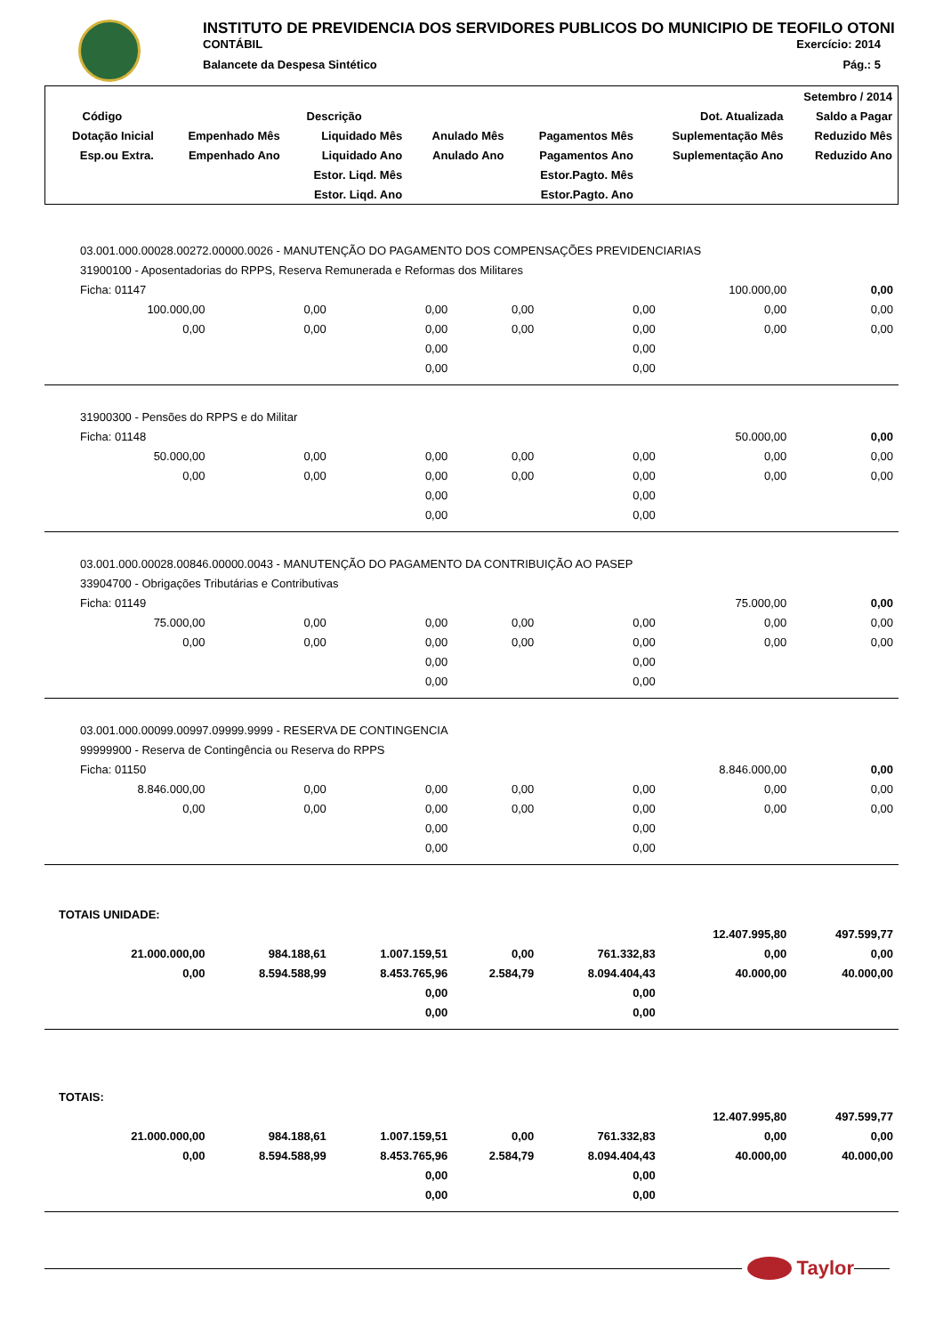INSTITUTO DE PREVIDENCIA DOS SERVIDORES PUBLICOS DO MUNICIPIO DE TEOFILO OTONI
CONTÁBIL Exercício: 2014
Balancete da Despesa Sintético Pág.: 5
| Setembro / 2014 | | | | | | |
| --- | --- | --- | --- | --- | --- | --- |
| Código | Descrição | | | | Dot. Atualizada | Saldo a Pagar |
| Dotação Inicial | Empenhado Mês | Liquidado Mês | Anulado Mês | Pagamentos Mês | Suplementação Mês | Reduzido Mês |
| Esp.ou Extra. | Empenhado Ano | Liquidado Ano | Anulado Ano | Pagamentos Ano | Suplementação Ano | Reduzido Ano |
| | | Estor. Liqd. Mês | | Estor.Pagto. Mês | | |
| | | Estor. Liqd. Ano | | Estor.Pagto. Ano | | |
| 03.001.000.00028.00272.00000.0026 - MANUTENÇÃO DO PAGAMENTO DOS COMPENSAÇÕES PREVIDENCIARIAS | | | | | | |
| 31900100 - Aposentadorias do RPPS, Reserva Remunerada e Reformas dos Militares | | | | | | |
| Ficha: 01147 | | | | | 100.000,00 | 0,00 |
| 100.000,00 | 0,00 | 0,00 | 0,00 | 0,00 | 0,00 | 0,00 |
| 0,00 | 0,00 | 0,00 | 0,00 | 0,00 | 0,00 | 0,00 |
| | | 0,00 | | 0,00 | | |
| | | 0,00 | | 0,00 | | |
| 31900300 - Pensões do RPPS e do Militar | | | | | | |
| Ficha: 01148 | | | | | 50.000,00 | 0,00 |
| 50.000,00 | 0,00 | 0,00 | 0,00 | 0,00 | 0,00 | 0,00 |
| 0,00 | 0,00 | 0,00 | 0,00 | 0,00 | 0,00 | 0,00 |
| | | 0,00 | | 0,00 | | |
| | | 0,00 | | 0,00 | | |
| 03.001.000.00028.00846.00000.0043 - MANUTENÇÃO DO PAGAMENTO DA CONTRIBUIÇÃO AO PASEP | | | | | | |
| 33904700 - Obrigações Tributárias e Contributivas | | | | | | |
| Ficha: 01149 | | | | | 75.000,00 | 0,00 |
| 75.000,00 | 0,00 | 0,00 | 0,00 | 0,00 | 0,00 | 0,00 |
| 0,00 | 0,00 | 0,00 | 0,00 | 0,00 | 0,00 | 0,00 |
| | | 0,00 | | 0,00 | | |
| | | 0,00 | | 0,00 | | |
| 03.001.000.00099.00997.09999.9999 - RESERVA DE CONTINGENCIA | | | | | | |
| 99999900 - Reserva de Contingência ou Reserva do RPPS | | | | | | |
| Ficha: 01150 | | | | | 8.846.000,00 | 0,00 |
| 8.846.000,00 | 0,00 | 0,00 | 0,00 | 0,00 | 0,00 | 0,00 |
| 0,00 | 0,00 | 0,00 | 0,00 | 0,00 | 0,00 | 0,00 |
| | | 0,00 | | 0,00 | | |
| | | 0,00 | | 0,00 | | |
| TOTAIS UNIDADE: | | | | | | |
| | | | | | 12.407.995,80 | 497.599,77 |
| 21.000.000,00 | 984.188,61 | 1.007.159,51 | 0,00 | 761.332,83 | 0,00 | 0,00 |
| 0,00 | 8.594.588,99 | 8.453.765,96 | 2.584,79 | 8.094.404,43 | 40.000,00 | 40.000,00 |
| | | 0,00 | | 0,00 | | |
| | | 0,00 | | 0,00 | | |
| TOTAIS: | | | | | | |
| | | | | | 12.407.995,80 | 497.599,77 |
| 21.000.000,00 | 984.188,61 | 1.007.159,51 | 0,00 | 761.332,83 | 0,00 | 0,00 |
| 0,00 | 8.594.588,99 | 8.453.765,96 | 2.584,79 | 8.094.404,43 | 40.000,00 | 40.000,00 |
| | | 0,00 | | 0,00 | | |
| | | 0,00 | | 0,00 | | |
Taylor